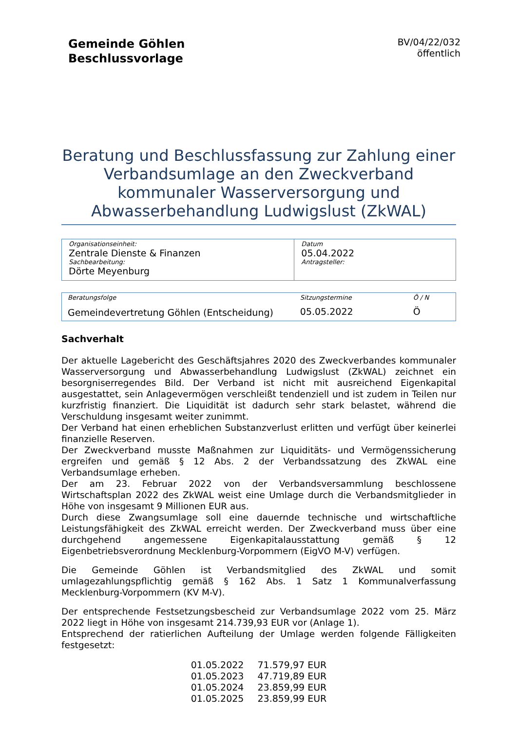Gemeinde Göhlen
Beschlussvorlage
BV/04/22/032
öffentlich
Beratung und Beschlussfassung zur Zahlung einer Verbandsumlage an den Zweckverband kommunaler Wasserversorgung und Abwasserbehandlung Ludwigslust (ZkWAL)
| Organisationseinheit: Zentrale Dienste & Finanzen Sachbearbeitung: Dörte Meyenburg | Datum 05.04.2022 Antragsteller: |
| Beratungsfolge | Sitzungstermine | Ö / N |
| Gemeindevertretung Göhlen (Entscheidung) | 05.05.2022 | Ö |
Sachverhalt
Der aktuelle Lagebericht des Geschäftsjahres 2020 des Zweckverbandes kommunaler Wasserversorgung und Abwasserbehandlung Ludwigslust (ZkWAL) zeichnet ein besorgniserregendes Bild. Der Verband ist nicht mit ausreichend Eigenkapital ausgestattet, sein Anlagevermögen verschleißt tendenziell und ist zudem in Teilen nur kurzfristig finanziert. Die Liquidität ist dadurch sehr stark belastet, während die Verschuldung insgesamt weiter zunimmt.
Der Verband hat einen erheblichen Substanzverlust erlitten und verfügt über keinerlei finanzielle Reserven.
Der Zweckverband musste Maßnahmen zur Liquiditäts- und Vermögenssicherung ergreifen und gemäß § 12 Abs. 2 der Verbandssatzung des ZkWAL eine Verbandsumlage erheben.
Der am 23. Februar 2022 von der Verbandsversammlung beschlossene Wirtschaftsplan 2022 des ZkWAL weist eine Umlage durch die Verbandsmitglieder in Höhe von insgesamt 9 Millionen EUR aus.
Durch diese Zwangsumlage soll eine dauernde technische und wirtschaftliche Leistungsfähigkeit des ZkWAL erreicht werden. Der Zweckverband muss über eine durchgehend angemessene Eigenkapitalausstattung gemäß § 12 Eigenbetriebsverordnung Mecklenburg-Vorpommern (EigVO M-V) verfügen.
Die Gemeinde Göhlen ist Verbandsmitglied des ZkWAL und somit umlagezahlungspflichtig gemäß § 162 Abs. 1 Satz 1 Kommunalverfassung Mecklenburg-Vorpommern (KV M-V).
Der entsprechende Festsetzungsbescheid zur Verbandsumlage 2022 vom 25. März 2022 liegt in Höhe von insgesamt 214.739,93 EUR vor (Anlage 1).
Entsprechend der ratierlichen Aufteilung der Umlage werden folgende Fälligkeiten festgesetzt:
| 01.05.2022 | 71.579,97 EUR |
| 01.05.2023 | 47.719,89 EUR |
| 01.05.2024 | 23.859,99 EUR |
| 01.05.2025 | 23.859,99 EUR |